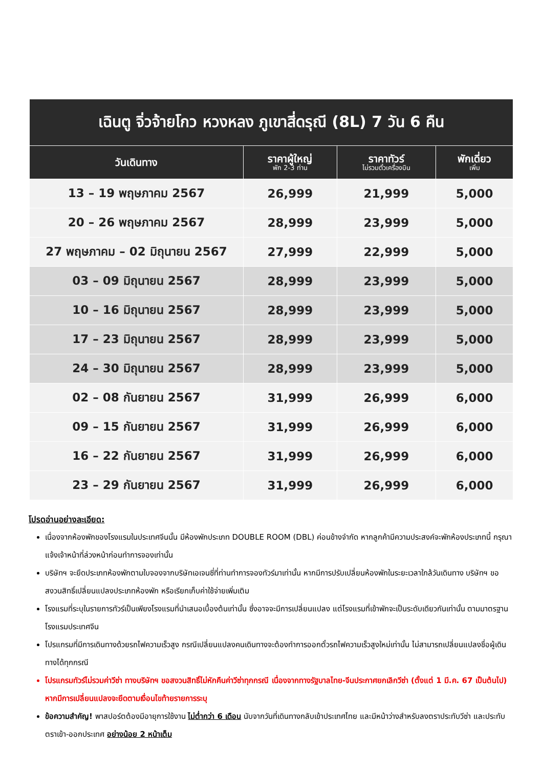| เฉินตู จิ่วจ้ายโกว หวงหลง ภูเขาสี่ดรุณี (8L) 7 วัน 6 คืน | | | |
| วันเดินทาง | ราคาผู้ใหญ่ พัก 2-3 ท่าน | ราคาทัวร์ ไม่รวมตั๋วเครื่องบิน | พักเดี่ยว เพิ่ม |
| 13 – 19 พฤษภาคม 2567 | 26,999 | 21,999 | 5,000 |
| 20 – 26 พฤษภาคม 2567 | 28,999 | 23,999 | 5,000 |
| 27 พฤษภาคม – 02 มิถุนายน 2567 | 27,999 | 22,999 | 5,000 |
| 03 – 09 มิถุนายน 2567 | 28,999 | 23,999 | 5,000 |
| 10 – 16 มิถุนายน 2567 | 28,999 | 23,999 | 5,000 |
| 17 – 23 มิถุนายน 2567 | 28,999 | 23,999 | 5,000 |
| 24 – 30 มิถุนายน 2567 | 28,999 | 23,999 | 5,000 |
| 02 – 08 กันยายน 2567 | 31,999 | 26,999 | 6,000 |
| 09 – 15 กันยายน 2567 | 31,999 | 26,999 | 6,000 |
| 16 – 22 กันยายน 2567 | 31,999 | 26,999 | 6,000 |
| 23 – 29 กันยายน 2567 | 31,999 | 26,999 | 6,000 |
โปรดอ่านอย่างละเอียด:
เนื่องจากห้องพักของโรงแรมในประเทศจีนนั้น มีห้องพักประเภท DOUBLE ROOM (DBL) ค่อนข้างจำกัด หากลูกค้ามีความประสงค์จะพักห้องประเภทนี้ กรุณาแจ้งเจ้าหน้าที่ล่วงหน้าก่อนทำการจองเท่านั้น
บริษัทฯ จะยึดประเภทห้องพักตามใบจองจากบริษัทเอเจนซี่ที่ท่านทำการจองทัวร์มาเท่านั้น หากมีการปรับเปลี่ยนห้องพักในระยะเวลาใกล้วันเดินทาง บริษัทฯ ขอสงวนสิทธิ์เปลี่ยนแปลงประเภทห้องพัก หรือเรียกเก็บค่าใช้จ่ายเพิ่มเติม
โรงแรมที่ระบุในรายการทัวร์เป็นเพียงโรงแรมที่นำเสนอเบื้องต้นเท่านั้น ซึ่งอาจจะมีการเปลี่ยนแปลง แต่โรงแรมที่เข้าพักจะเป็นระดับเดียวกันเท่านั้น ตามมาตรฐานโรงแรมประเทศจีน
โปรแกรมที่มีการเดินทางด้วยรถไฟความเร็วสูง กรณีเปลี่ยนแปลงคนเดินทางจะต้องทำการออกตั๋วรถไฟความเร็วสูงใหม่เท่านั้น ไม่สามารถเปลี่ยนแปลงชื่อผู้เดินทางได้ทุกกรณี
โปรแกรมทัวร์ไม่รวมค่าวีซ่า ทางบริษัทฯ ขอสงวนสิทธิ์ไม่หักคืนค่าวีซ่าทุกกรณี เนื่องจากทางรัฐบาลไทย-จีนประกาศยกเลิกวีซ่า (ตั้งแต่ 1 มี.ค. 67 เป็นต้นไป) หากมีการเปลี่ยนแปลงจะยึดตามเงื่อนไขท้ายรายการระบุ
ข้อความสำคัญ! พาสปอร์ตต้องมีอายุการใช้งาน ไม่ต่ำกว่า 6 เดือน นับจากวันที่เดินทางกลับเข้าประเทศไทย และมีหน้าว่างสำหรับลงตราประทับวีซ่า และประทับตราเข้า-ออกประเทศ อย่างน้อย 2 หน้าเต็ม